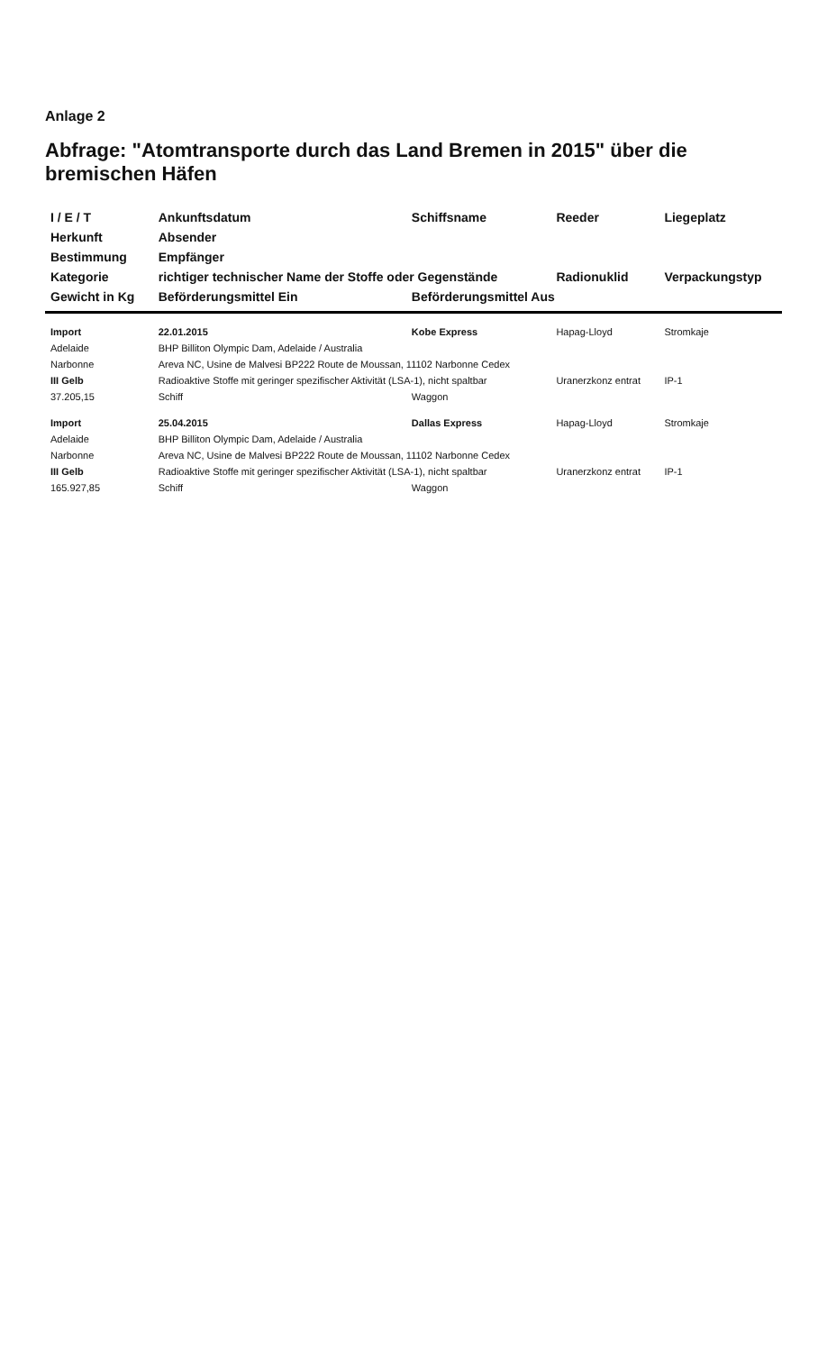Anlage 2
Abfrage: "Atomtransporte durch das Land Bremen in 2015" über die bremischen Häfen
| I / E / T | Ankunftsdatum | Schiffsname | Reeder | Liegeplatz |
| --- | --- | --- | --- | --- |
| Herkunft | Absender | | | |
| Bestimmung | Empfänger | | | |
| Kategorie | richtiger technischer Name der Stoffe oder Gegenstände | | Radionuklid | Verpackungstyp |
| Gewicht in Kg | Beförderungsmittel Ein | Beförderungsmittel Aus | | |
| Import | 22.01.2015 | Kobe Express | Hapag-Lloyd | Stromkaje |
| Adelaide | BHP Billiton Olympic Dam, Adelaide / Australia | | | |
| Narbonne | Areva NC, Usine de Malvesi BP222 Route de Moussan, 11102 Narbonne Cedex | | | |
| III Gelb | Radioaktive Stoffe mit geringer spezifischer Aktivität (LSA-1), nicht spaltbar | | Uranerzkonz entrat | IP-1 |
| 37.205,15 | Schiff | Waggon | | |
| Import | 25.04.2015 | Dallas Express | Hapag-Lloyd | Stromkaje |
| Adelaide | BHP Billiton Olympic Dam, Adelaide / Australia | | | |
| Narbonne | Areva NC, Usine de Malvesi BP222 Route de Moussan, 11102 Narbonne Cedex | | | |
| III Gelb | Radioaktive Stoffe mit geringer spezifischer Aktivität (LSA-1), nicht spaltbar | | Uranerzkonz entrat | IP-1 |
| 165.927,85 | Schiff | Waggon | | |